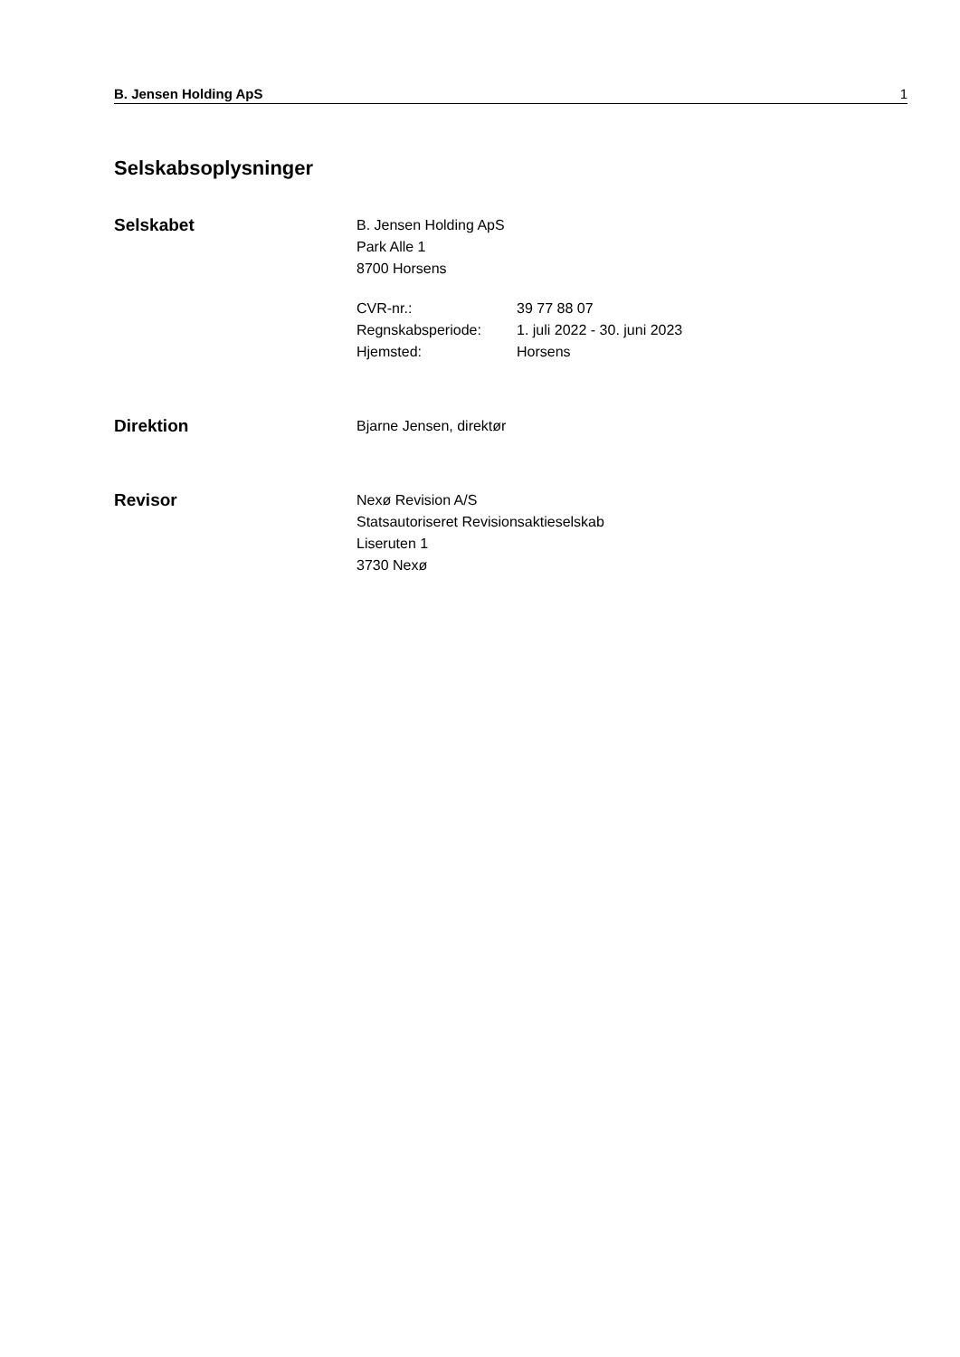B. Jensen Holding ApS 1
Selskabsoplysninger
Selskabet
B. Jensen Holding ApS
Park Alle 1
8700 Horsens
CVR-nr.: 39 77 88 07 Regnskabsperiode: 1. juli 2022 - 30. juni 2023 Hjemsted: Horsens
Direktion
Bjarne Jensen, direktør
Revisor
Nexø Revision A/S
Statsautoriseret Revisionsaktieselskab
Liseruten 1
3730 Nexø